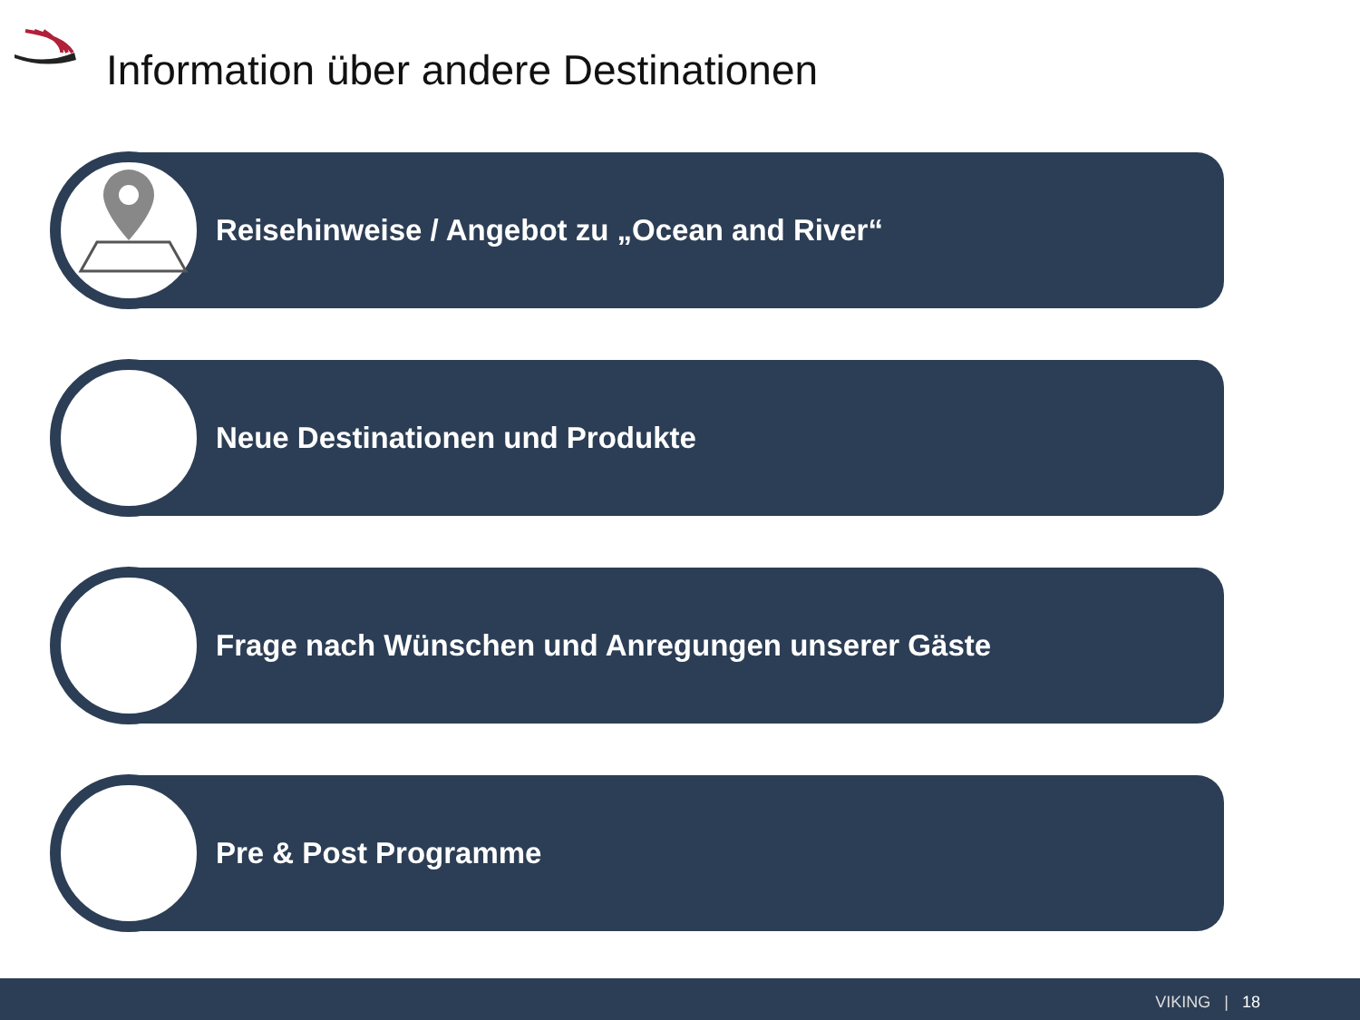Information über andere Destinationen
Reisehinweise / Angebot zu „Ocean and River“
Neue Destinationen und Produkte
Frage nach Wünschen und Anregungen unserer Gäste
Pre & Post Programme
VIKING | 18